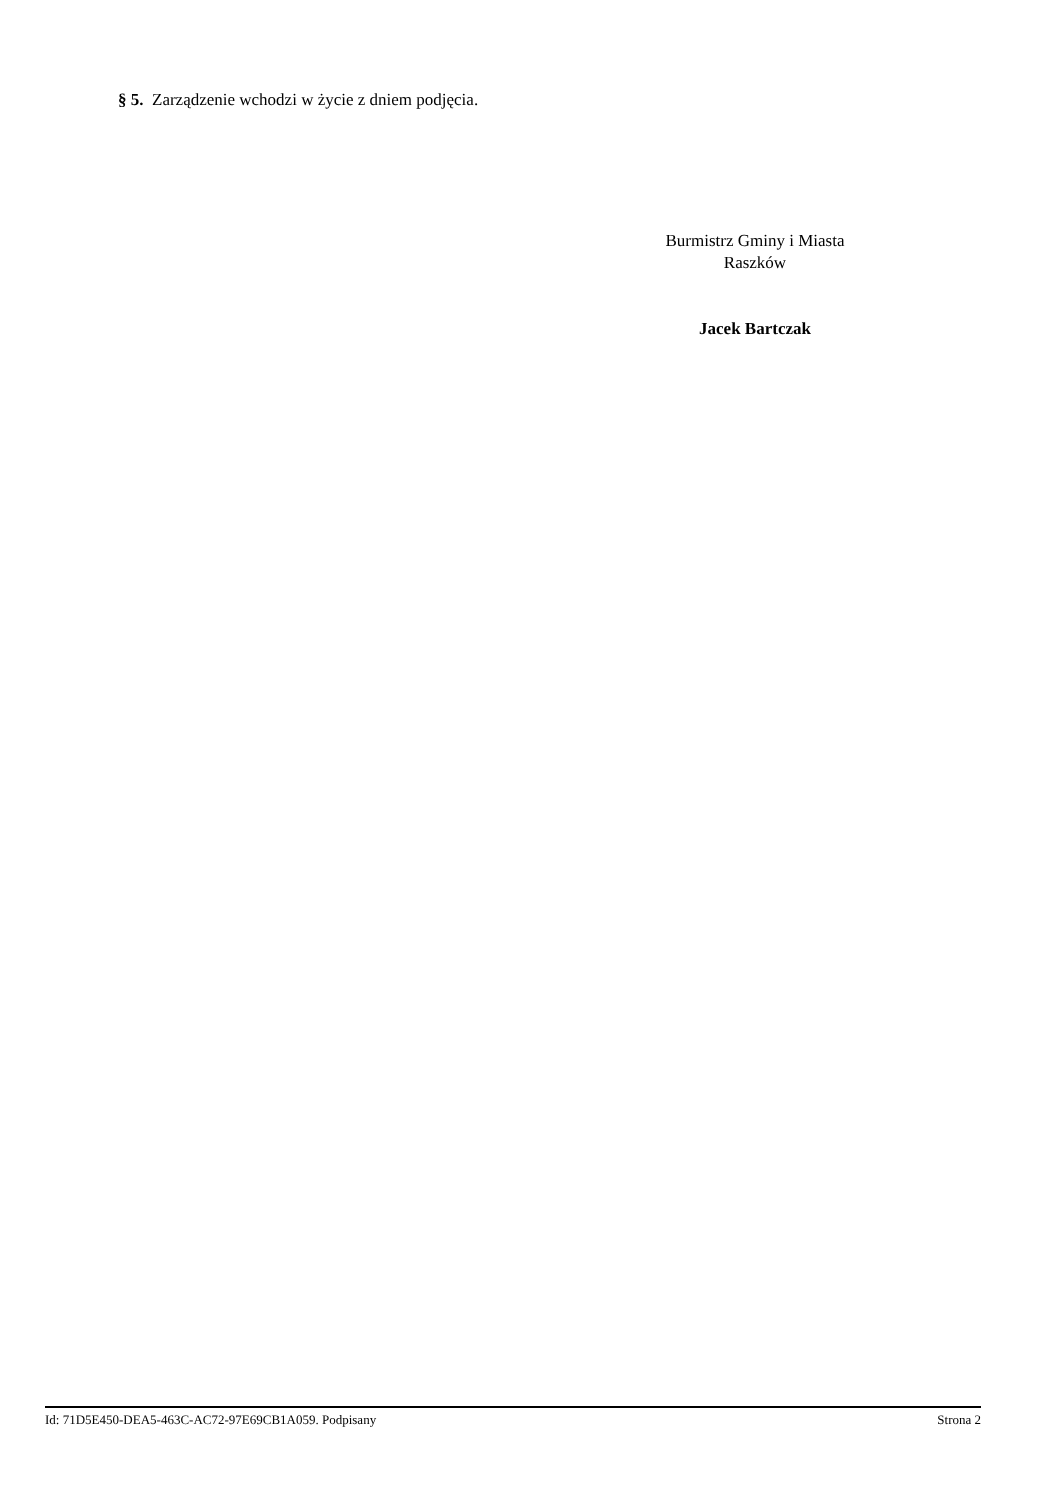§ 5. Zarządzenie wchodzi w życie z dniem podjęcia.
Burmistrz Gminy i Miasta
Raszków
Jacek Bartczak
Id: 71D5E450-DEA5-463C-AC72-97E69CB1A059. Podpisany Strona 2